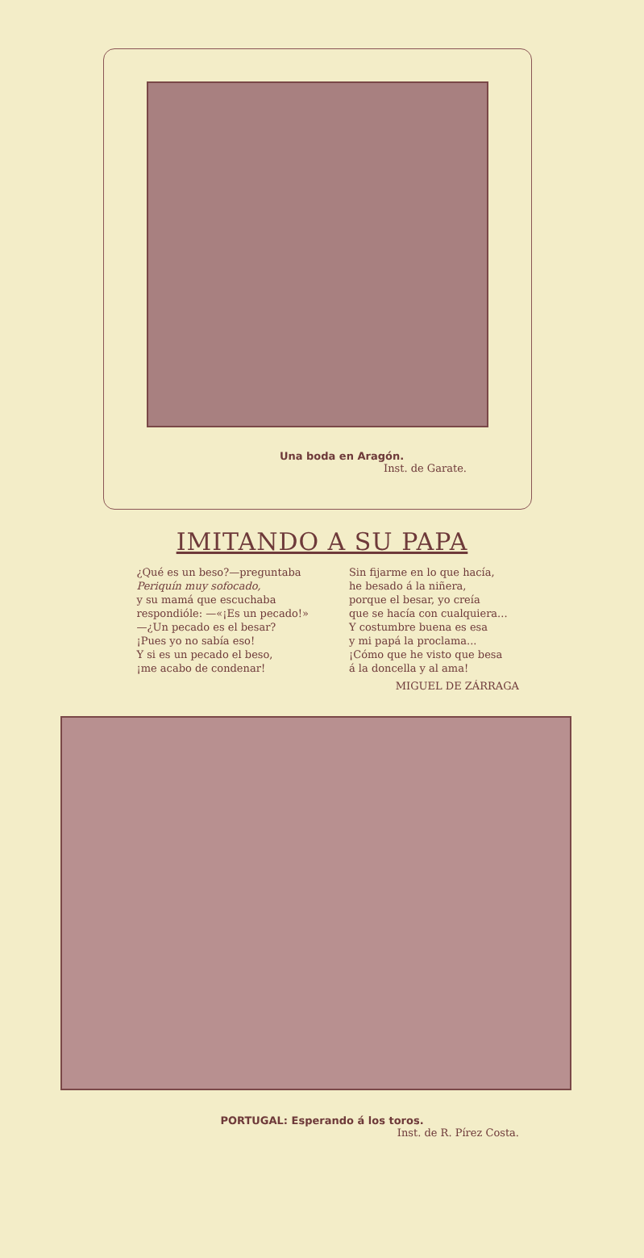Una boda en Aragón.
Inst. de Garate.
IMITANDO A SU PAPA
¿Qué es un beso?—preguntaba
Periquín muy sofocado,
y su mamá que escuchaba
respondióle: —«¡Es un pecado!»
—¿Un pecado es el besar?
¡Pues yo no sabía eso!
Y si es un pecado el beso,
¡me acabo de condenar!
Sin fijarme en lo que hacía,
he besado á la niñera,
porque el besar, yo creía
que se hacía con cualquiera...
Y costumbre buena es esa
y mi papá la proclama...
¡Cómo que he visto que besa
á la doncella y al ama!
MIGUEL DE ZÁRRAGA
PORTUGAL: Esperando á los toros.
Inst. de R. Pírez Costa.